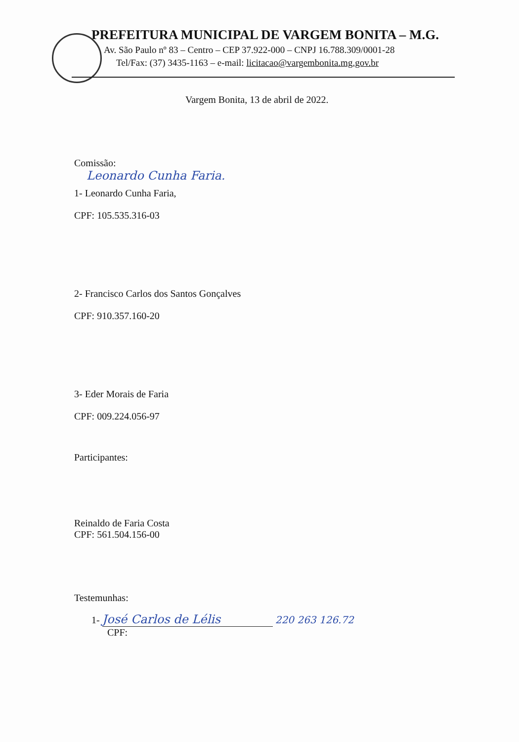PREFEITURA MUNICIPAL DE VARGEM BONITA – M.G.
Av. São Paulo nº 83 – Centro – CEP 37.922-000 – CNPJ 16.788.309/0001-28
Tel/Fax: (37) 3435-1163 – e-mail: licitacao@vargembonita.mg.gov.br
Vargem Bonita, 13 de abril de 2022.
Comissão:
Leonardo Cunha Faria.
1- Leonardo Cunha Faria,
CPF: 105.535.316-03
2- Francisco Carlos dos Santos Gonçalves
CPF: 910.357.160-20
3- Eder Morais de Faria
CPF: 009.224.056-97
Participantes:
Reinaldo de Faria Costa
CPF: 561.504.156-00
Testemunhas:
1- José Carlos de Lélis 220 263 126.72
CPF: